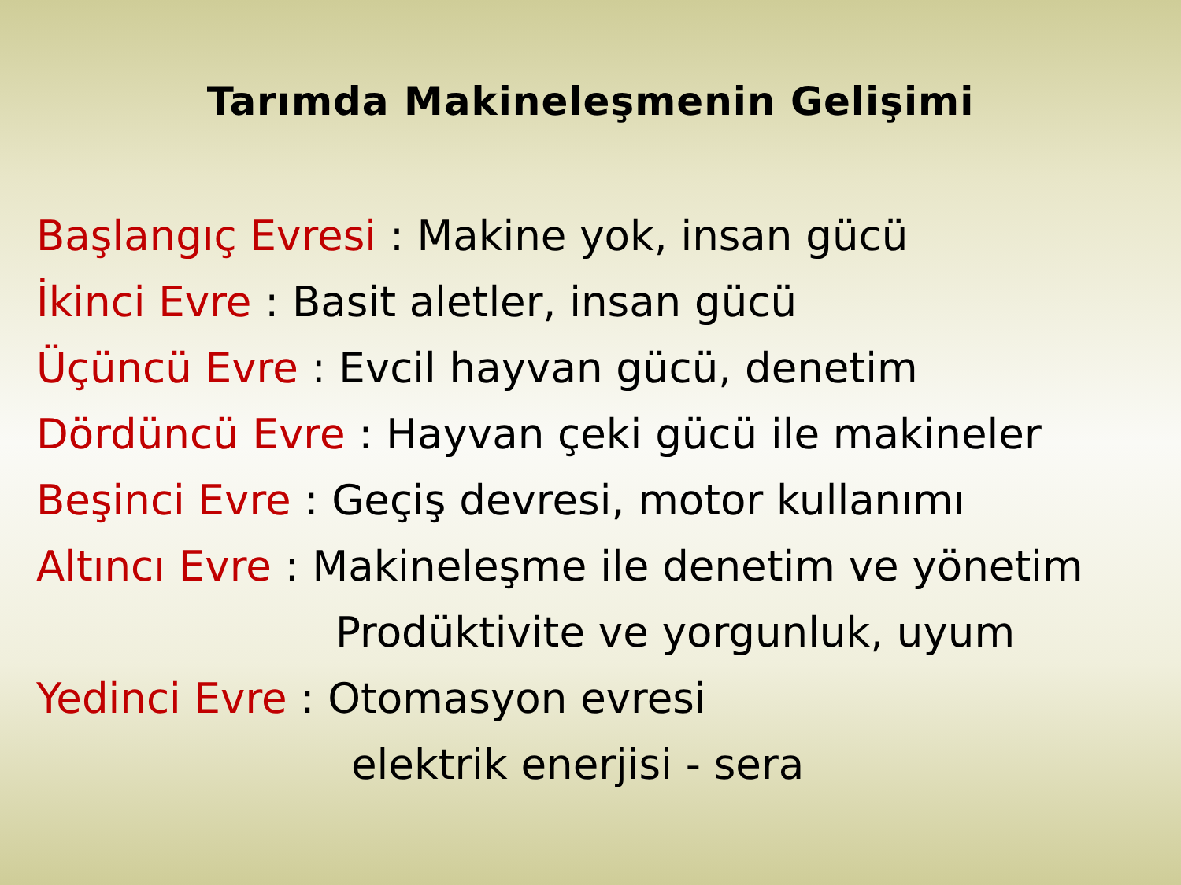Tarımda Makineleşmenin Gelişimi
Başlangıç Evresi : Makine yok, insan gücü
İkinci Evre : Basit aletler, insan gücü
Üçüncü Evre : Evcil hayvan gücü, denetim
Dördüncü Evre : Hayvan çeki gücü ile makineler
Beşinci Evre : Geçiş devresi, motor kullanımı
Altıncı Evre : Makineleşme ile denetim ve yönetim
Prodüktivite ve yorgunluk, uyum
Yedinci Evre : Otomasyon evresi
elektrik enerjisi - sera